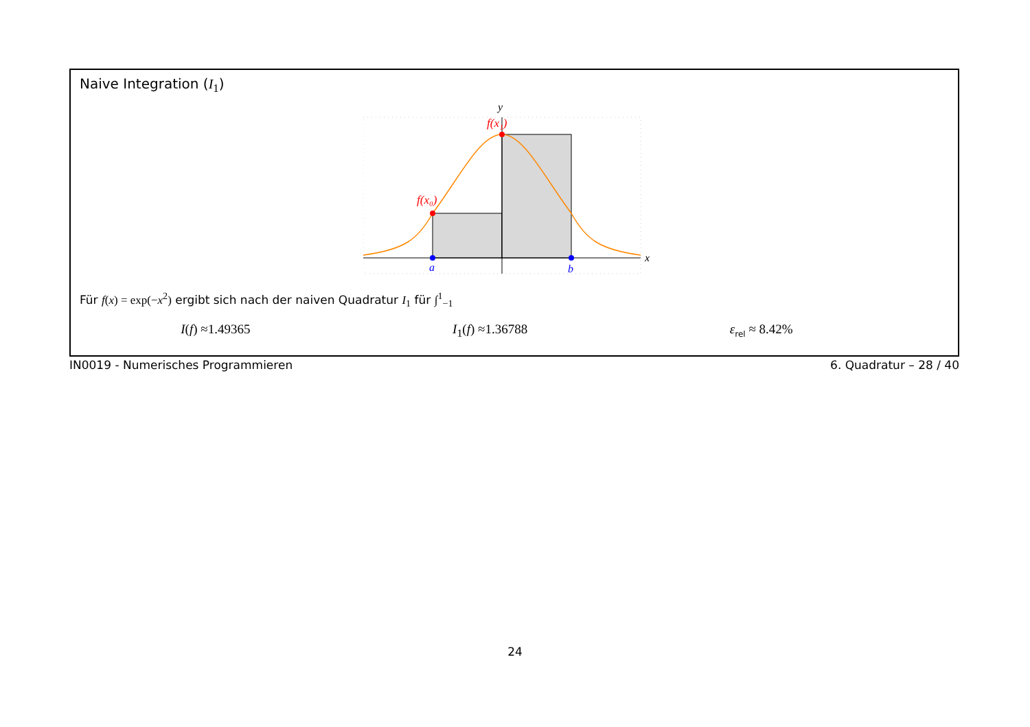Naive Integration (I<sub>1</sub>)
y
x
f(x₁)
f(x₀)
a
b
Für f(x) = exp(−x<sup>2</sup>) ergibt sich nach der naiven Quadratur I<sub>1</sub> für ∫<sup>1</sup><sub>−1</sub>
I(f) ≈1.49365 I<sub>1</sub>(f) ≈1.36788 ε<sub>rel</sub> ≈ 8.42%
IN0019 - Numerisches Programmieren 6. Quadratur – 28 / 40
24